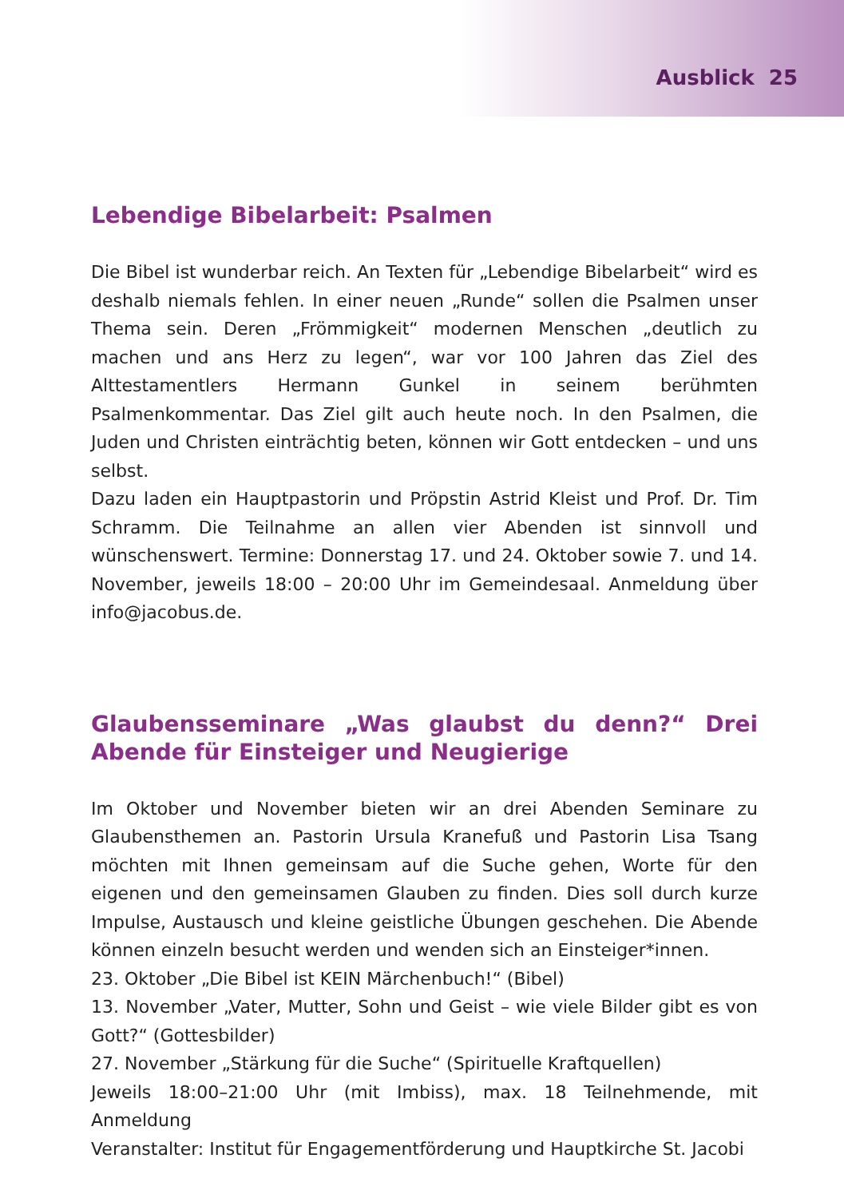Ausblick 25
Lebendige Bibelarbeit: Psalmen
Die Bibel ist wunderbar reich. An Texten für „Lebendige Bibelarbeit“ wird es deshalb niemals fehlen. In einer neuen „Runde“ sollen die Psalmen unser Thema sein. Deren „Frömmigkeit“ modernen Menschen „deutlich zu machen und ans Herz zu legen“, war vor 100 Jahren das Ziel des Alttestamentlers Hermann Gunkel in seinem berühmten Psalmenkommentar. Das Ziel gilt auch heute noch. In den Psalmen, die Juden und Christen einträchtig beten, können wir Gott entdecken – und uns selbst.
Dazu laden ein Hauptpastorin und Pröpstin Astrid Kleist und Prof. Dr. Tim Schramm. Die Teilnahme an allen vier Abenden ist sinnvoll und wünschenswert. Termine: Donnerstag 17. und 24. Oktober sowie 7. und 14. November, jeweils 18:00 – 20:00 Uhr im Gemeindesaal. Anmeldung über info@jacobus.de.
Glaubensseminare „Was glaubst du denn?“ Drei Abende für Einsteiger und Neugierige
Im Oktober und November bieten wir an drei Abenden Seminare zu Glaubensthemen an. Pastorin Ursula Kranefuß und Pastorin Lisa Tsang möchten mit Ihnen gemeinsam auf die Suche gehen, Worte für den eigenen und den gemeinsamen Glauben zu finden. Dies soll durch kurze Impulse, Austausch und kleine geistliche Übungen geschehen. Die Abende können einzeln besucht werden und wenden sich an Einsteiger*innen.
23. Oktober „Die Bibel ist KEIN Märchenbuch!“ (Bibel)
13. November „Vater, Mutter, Sohn und Geist – wie viele Bilder gibt es von Gott?“ (Gottesbilder)
27. November „Stärkung für die Suche“ (Spirituelle Kraftquellen)
Jeweils 18:00–21:00 Uhr (mit Imbiss), max. 18 Teilnehmende, mit Anmeldung
Veranstalter: Institut für Engagementförderung und Hauptkirche St. Jacobi